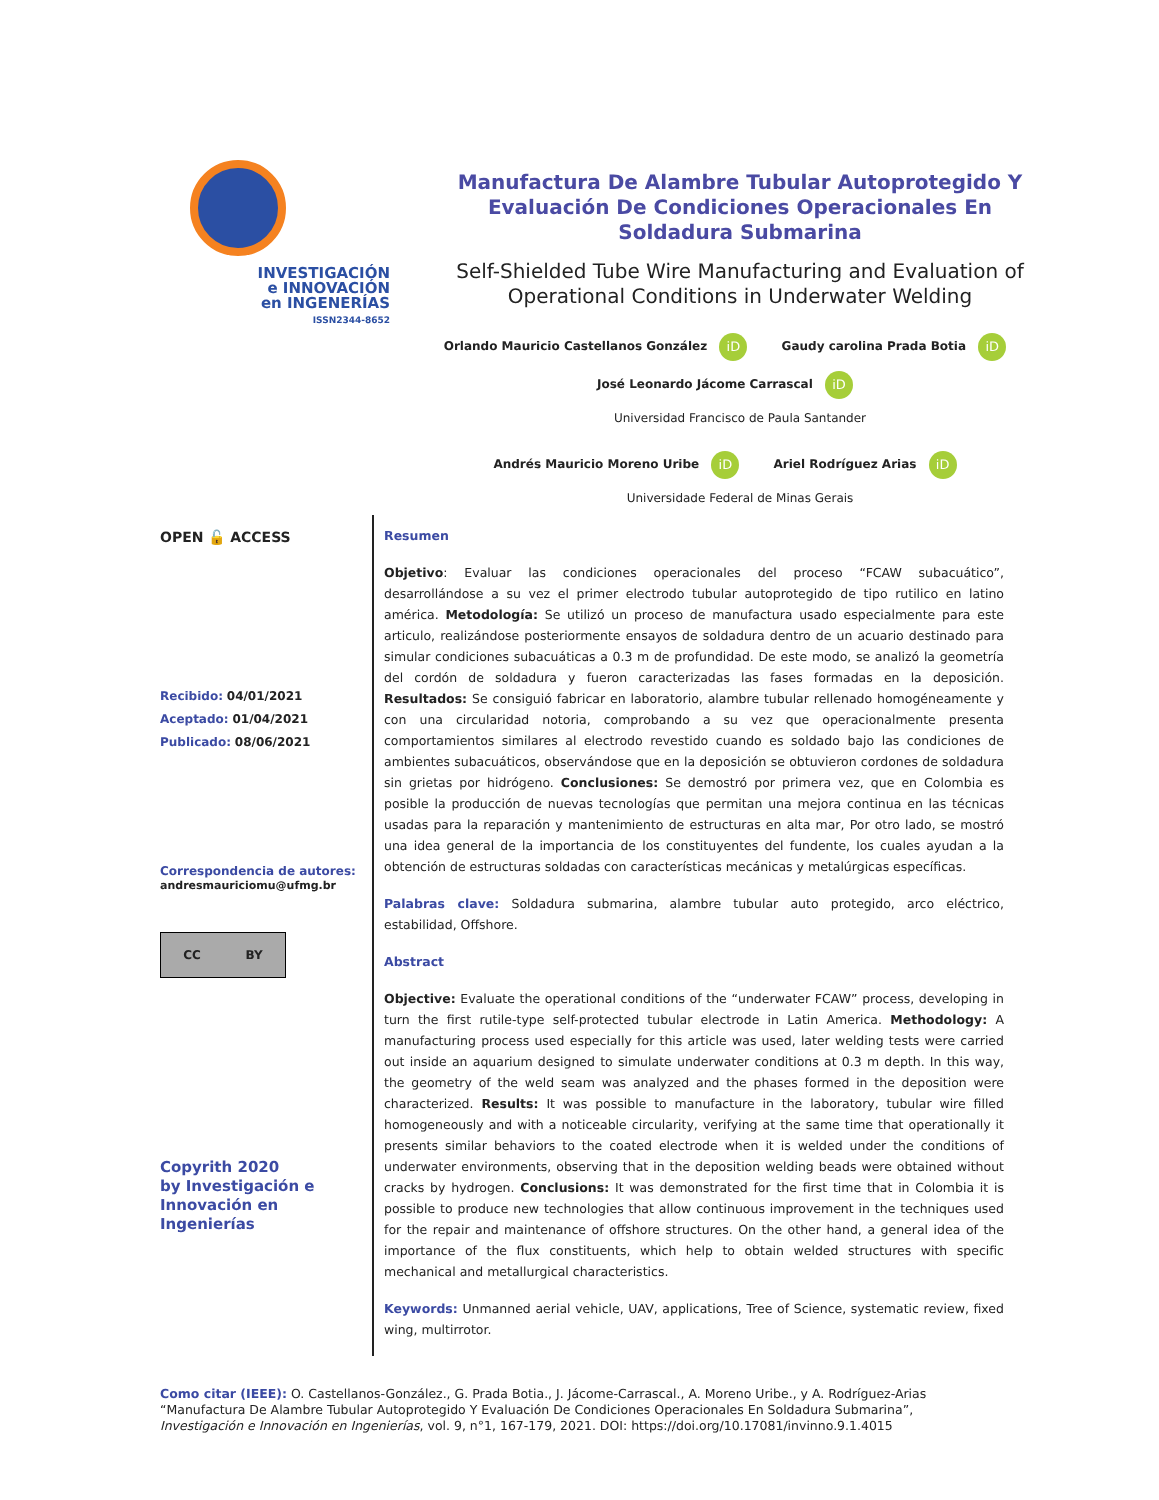INVESTIGACIÓN
e INNOVACIÓN
en INGENERÍAS
ISSN2344-8652
Manufactura De Alambre Tubular Autoprotegido Y Evaluación De Condiciones Operacionales En Soldadura Submarina
Self-Shielded Tube Wire Manufacturing and Evaluation of Operational Conditions in Underwater Welding
Orlando Mauricio Castellanos González iD Gaudy carolina Prada Botia iD
José Leonardo Jácome Carrascal iD
Universidad Francisco de Paula Santander
Andrés Mauricio Moreno Uribe iD Ariel Rodríguez Arias iD
Universidade Federal de Minas Gerais
OPEN 🔓 ACCESS
Recibido: 04/01/2021
Aceptado: 01/04/2021
Publicado: 08/06/2021
Correspondencia de autores:
andresmauriciomu@ufmg.br
CC BY
Copyrith 2020
by Investigación e
Innovación en Ingenierías
Resumen
Objetivo: Evaluar las condiciones operacionales del proceso “FCAW subacuático”, desarrollándose a su vez el primer electrodo tubular autoprotegido de tipo rutilico en latino américa. Metodología: Se utilizó un proceso de manufactura usado especialmente para este articulo, realizándose posteriormente ensayos de soldadura dentro de un acuario destinado para simular condiciones subacuáticas a 0.3 m de profundidad. De este modo, se analizó la geometría del cordón de soldadura y fueron caracterizadas las fases formadas en la deposición. Resultados: Se consiguió fabricar en laboratorio, alambre tubular rellenado homogéneamente y con una circularidad notoria, comprobando a su vez que operacionalmente presenta comportamientos similares al electrodo revestido cuando es soldado bajo las condiciones de ambientes subacuáticos, observándose que en la deposición se obtuvieron cordones de soldadura sin grietas por hidrógeno. Conclusiones: Se demostró por primera vez, que en Colombia es posible la producción de nuevas tecnologías que permitan una mejora continua en las técnicas usadas para la reparación y mantenimiento de estructuras en alta mar, Por otro lado, se mostró una idea general de la importancia de los constituyentes del fundente, los cuales ayudan a la obtención de estructuras soldadas con características mecánicas y metalúrgicas específicas.
Palabras clave: Soldadura submarina, alambre tubular auto protegido, arco eléctrico, estabilidad, Offshore.
Abstract
Objective: Evaluate the operational conditions of the “underwater FCAW” process, developing in turn the first rutile-type self-protected tubular electrode in Latin America. Methodology: A manufacturing process used especially for this article was used, later welding tests were carried out inside an aquarium designed to simulate underwater conditions at 0.3 m depth. In this way, the geometry of the weld seam was analyzed and the phases formed in the deposition were characterized. Results: It was possible to manufacture in the laboratory, tubular wire filled homogeneously and with a noticeable circularity, verifying at the same time that operationally it presents similar behaviors to the coated electrode when it is welded under the conditions of underwater environments, observing that in the deposition welding beads were obtained without cracks by hydrogen. Conclusions: It was demonstrated for the first time that in Colombia it is possible to produce new technologies that allow continuous improvement in the techniques used for the repair and maintenance of offshore structures. On the other hand, a general idea of the importance of the flux constituents, which help to obtain welded structures with specific mechanical and metallurgical characteristics.
Keywords: Unmanned aerial vehicle, UAV, applications, Tree of Science, systematic review, fixed wing, multirrotor.
Como citar (IEEE): O. Castellanos-González., G. Prada Botia., J. Jácome-Carrascal., A. Moreno Uribe., y A. Rodríguez-Arias “Manufactura De Alambre Tubular Autoprotegido Y Evaluación De Condiciones Operacionales En Soldadura Submarina”, Investigación e Innovación en Ingenierías, vol. 9, n°1, 167-179, 2021. DOI: https://doi.org/10.17081/invinno.9.1.4015